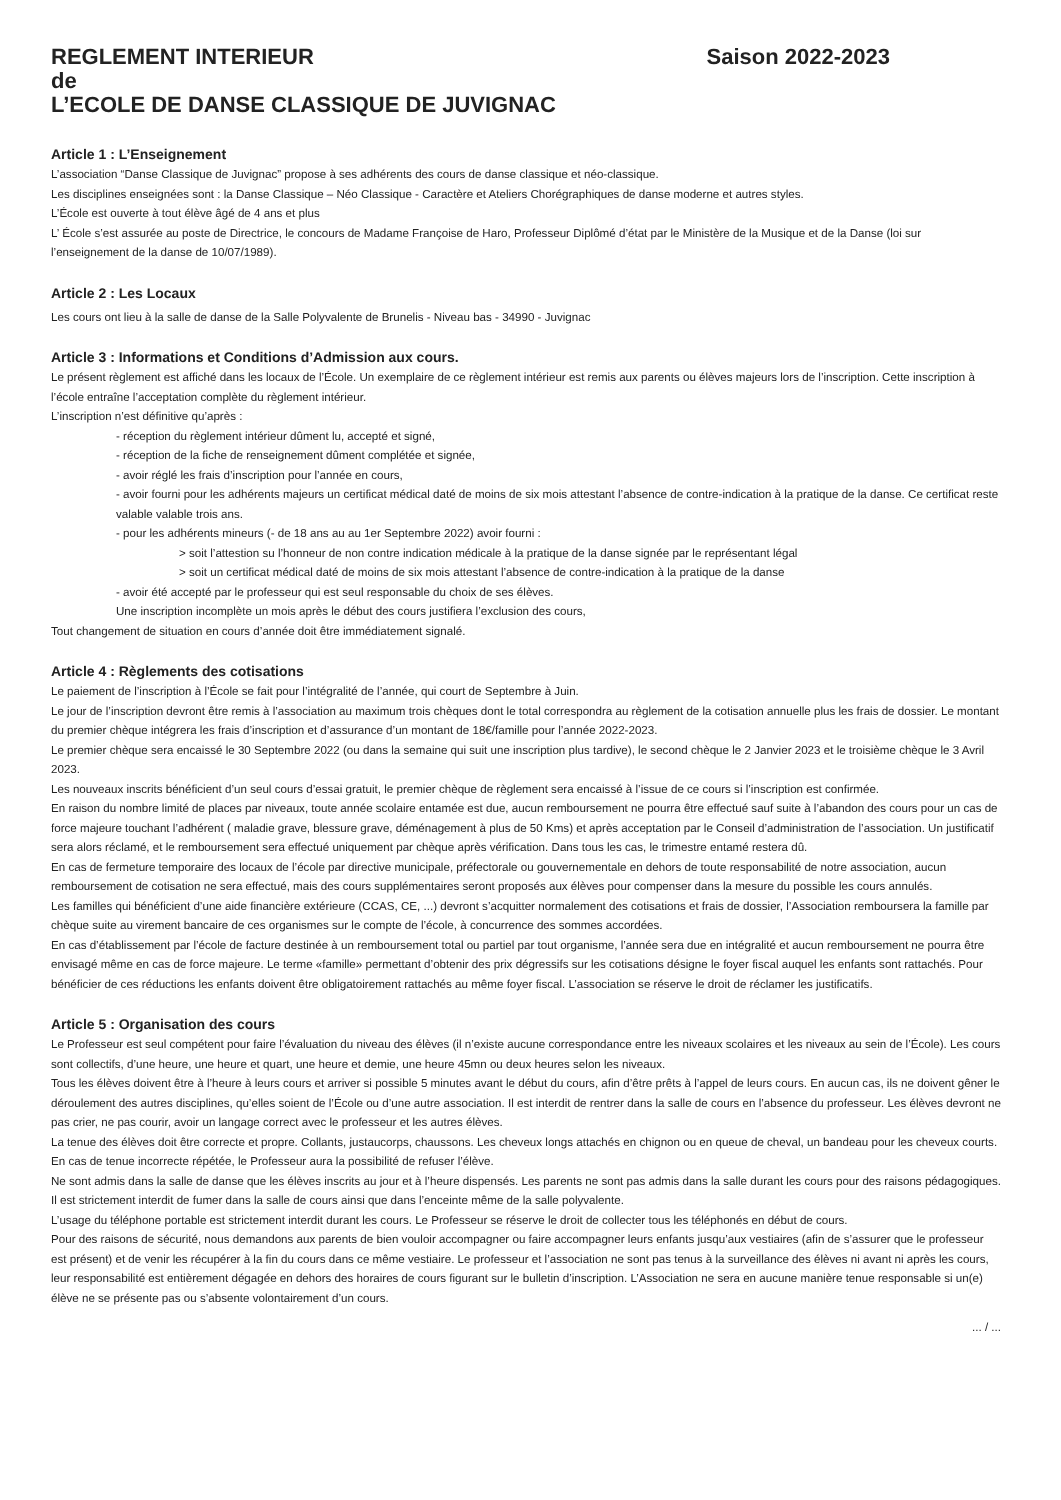REGLEMENT INTERIEUR Saison 2022-2023
de
L’ECOLE DE DANSE CLASSIQUE DE JUVIGNAC
Article 1 : L’Enseignement
L’association “Danse Classique de Juvignac” propose à ses adhérents des cours de danse classique et néo-classique.
Les disciplines enseignées sont : la Danse Classique – Néo Classique - Caractère et Ateliers Chorégraphiques de danse moderne et autres styles.
L’École est ouverte à tout élève âgé de 4 ans et plus
L’ École s’est assurée au poste de Directrice, le concours de Madame Françoise de Haro, Professeur Diplômé d’état par le Ministère de la Musique et de la Danse (loi sur l’enseignement de la danse de 10/07/1989).
Article 2 : Les Locaux
Les cours ont lieu à la salle de danse de la Salle Polyvalente de Brunelis - Niveau bas - 34990 - Juvignac
Article 3 : Informations et Conditions d’Admission aux cours.
Le présent règlement est affiché dans les locaux de l’École. Un exemplaire de ce règlement intérieur est remis aux parents ou élèves majeurs lors de l’inscription. Cette inscription à l’école entraîne l’acceptation complète du règlement intérieur.
L’inscription n’est définitive qu’après :
- réception du règlement intérieur dûment lu, accepté et signé,
- réception de la fiche de renseignement dûment complétée et signée,
- avoir réglé les frais d’inscription pour l’année en cours,
- avoir fourni pour les adhérents majeurs un certificat médical daté de moins de six mois attestant l’absence de contre-indication à la pratique de la danse. Ce certificat reste valable valable trois ans.
- pour les adhérents mineurs (- de 18 ans au au 1er Septembre 2022) avoir fourni :
> soit l’attestion su l’honneur de non contre indication médicale à la pratique de la danse signée par le représentant légal
> soit un certificat médical daté de moins de six mois attestant l’absence de contre-indication à la pratique de la danse
- avoir été accepté par le professeur qui est seul responsable du choix de ses élèves.
Une inscription incomplète un mois après le début des cours justifiera l’exclusion des cours,
Tout changement de situation en cours d’année doit être immédiatement signalé.
Article 4 : Règlements des cotisations
Le paiement de l’inscription à l’École se fait pour l’intégralité de l’année, qui court de Septembre à Juin.
Le jour de l’inscription devront être remis à l’association au maximum trois chèques dont le total correspondra au règlement de la cotisation annuelle plus les frais de dossier. Le montant du premier chèque intégrera les frais d’inscription et d’assurance d’un montant de 18€/famille pour l’année 2022-2023.
Le premier chèque sera encaissé le 30 Septembre 2022 (ou dans la semaine qui suit une inscription plus tardive), le second chèque le 2 Janvier 2023 et le troisième chèque le 3 Avril 2023.
Les nouveaux inscrits bénéficient d’un seul cours d’essai gratuit, le premier chèque de règlement sera encaissé à l’issue de ce cours si l’inscription est confirmée.
En raison du nombre limité de places par niveaux, toute année scolaire entamée est due, aucun remboursement ne pourra être effectué sauf suite à l’abandon des cours pour un cas de force majeure touchant l’adhérent ( maladie grave, blessure grave, déménagement à plus de 50 Kms) et après acceptation par le Conseil d’administration de l’association. Un justificatif sera alors réclamé, et le remboursement sera effectué uniquement par chèque après vérification. Dans tous les cas, le trimestre entamé restera dû.
En cas de fermeture temporaire des locaux de l’école par directive municipale, préfectorale ou gouvernementale en dehors de toute responsabilité de notre association, aucun remboursement de cotisation ne sera effectué, mais des cours supplémentaires seront proposés aux élèves pour compenser dans la mesure du possible les cours annulés.
Les familles qui bénéficient d’une aide financière extérieure (CCAS, CE, ...) devront s’acquitter normalement des cotisations et frais de dossier, l’Association remboursera la famille par chèque suite au virement bancaire de ces organismes sur le compte de l’école, à concurrence des sommes accordées.
En cas d’établissement par l’école de facture destinée à un remboursement total ou partiel par tout organisme, l’année sera due en intégralité et aucun remboursement ne pourra être envisagé même en cas de force majeure. Le terme «famille» permettant d’obtenir des prix dégressifs sur les cotisations désigne le foyer fiscal auquel les enfants sont rattachés. Pour bénéficier de ces réductions les enfants doivent être obligatoirement rattachés au même foyer fiscal. L’association se réserve le droit de réclamer les justificatifs.
Article 5 : Organisation des cours
Le Professeur est seul compétent pour faire l’évaluation du niveau des élèves (il n’existe aucune correspondance entre les niveaux scolaires et les niveaux au sein de l’École). Les cours sont collectifs, d’une heure, une heure et quart, une heure et demie, une heure 45mn ou deux heures selon les niveaux.
Tous les élèves doivent être à l’heure à leurs cours et arriver si possible 5 minutes avant le début du cours, afin d’être prêts à l’appel de leurs cours. En aucun cas, ils ne doivent gêner le déroulement des autres disciplines, qu’elles soient de l’École ou d’une autre association. Il est interdit de rentrer dans la salle de cours en l’absence du professeur. Les élèves devront ne pas crier, ne pas courir, avoir un langage correct avec le professeur et les autres élèves.
La tenue des élèves doit être correcte et propre. Collants, justaucorps, chaussons. Les cheveux longs attachés en chignon ou en queue de cheval, un bandeau pour les cheveux courts. En cas de tenue incorrecte répétée, le Professeur aura la possibilité de refuser l’élève.
Ne sont admis dans la salle de danse que les élèves inscrits au jour et à l’heure dispensés. Les parents ne sont pas admis dans la salle durant les cours pour des raisons pédagogiques.
Il est strictement interdit de fumer dans la salle de cours ainsi que dans l’enceinte même de la salle polyvalente.
L’usage du téléphone portable est strictement interdit durant les cours. Le Professeur se réserve le droit de collecter tous les téléphonés en début de cours.
Pour des raisons de sécurité, nous demandons aux parents de bien vouloir accompagner ou faire accompagner leurs enfants jusqu’aux vestiaires (afin de s’assurer que le professeur est présent) et de venir les récupérer à la fin du cours dans ce même vestiaire. Le professeur et l’association ne sont pas tenus à la surveillance des élèves ni avant ni après les cours, leur responsabilité est entièrement dégagée en dehors des horaires de cours figurant sur le bulletin d’inscription. L’Association ne sera en aucune manière tenue responsable si un(e) élève ne se présente pas ou s’absente volontairement d’un cours.
... / ...